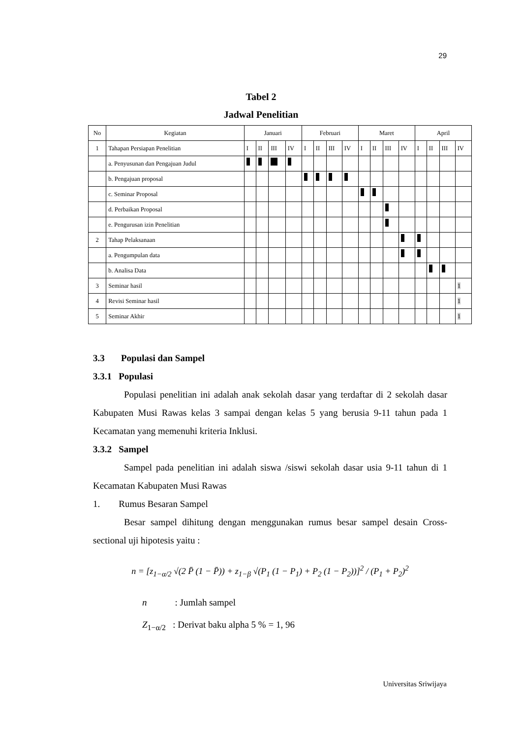29
Tabel 2
Jadwal Penelitian
| No | Kegiatan | Januari | | | | Februari | | | | Maret | | | | April | | | |
| --- | --- | --- | --- | --- | --- | --- | --- | --- | --- | --- | --- | --- | --- | --- | --- | --- | --- |
| 1 | Tahapan Persiapan Penelitian | I | II | III | IV | I | II | III | IV | I | II | III | IV | I | II | III | IV |
| | a. Penyusunan dan Pengajuan Judul | | | | | | | | | | | | | | | | |
| | b. Pengajuan proposal | | | | | | | | | | | | | | | | |
| | c. Seminar Proposal | | | | | | | | | | | | | | | | |
| | d. Perbaikan Proposal | | | | | | | | | | | | | | | | |
| | e. Pengurusan izin Penelitian | | | | | | | | | | | | | | | | |
| 2 | Tahap Pelaksanaan | | | | | | | | | | | | | | | | |
| | a. Pengumpulan data | | | | | | | | | | | | | | | | |
| | b. Analisa Data | | | | | | | | | | | | | | | | |
| 3 | Seminar hasil | | | | | | | | | | | | | | | | 1 |
| 4 | Revisi Seminar hasil | | | | | | | | | | | | | | | | 1 |
| 5 | Seminar Akhir | | | | | | | | | | | | | | | | 1 |
3.3 Populasi dan Sampel
3.3.1 Populasi
Populasi penelitian ini adalah anak sekolah dasar yang terdaftar di 2 sekolah dasar Kabupaten Musi Rawas kelas 3 sampai dengan kelas 5 yang berusia 9-11 tahun pada 1 Kecamatan yang memenuhi kriteria Inklusi.
3.3.2 Sampel
Sampel pada penelitian ini adalah siswa /siswi sekolah dasar usia 9-11 tahun di 1 Kecamatan Kabupaten Musi Rawas
1. Rumus Besaran Sampel
Besar sampel dihitung dengan menggunakan rumus besar sampel desain Cross-sectional uji hipotesis yaitu :
n = [z<sub>1−α/2</sub> √(2 P̄ (1 − P̄)) + z<sub>1−β</sub> √(P<sub>1</sub> (1 − P<sub>1</sub>) + P<sub>2</sub> (1 − P<sub>2</sub>))]<sup>2</sup> / (P<sub>1</sub> + P<sub>2</sub>)<sup>2</sup>
n : Jumlah sampel
Z<sub>1−α/2</sub> : Derivat baku alpha 5 % = 1, 96
Universitas Sriwijaya